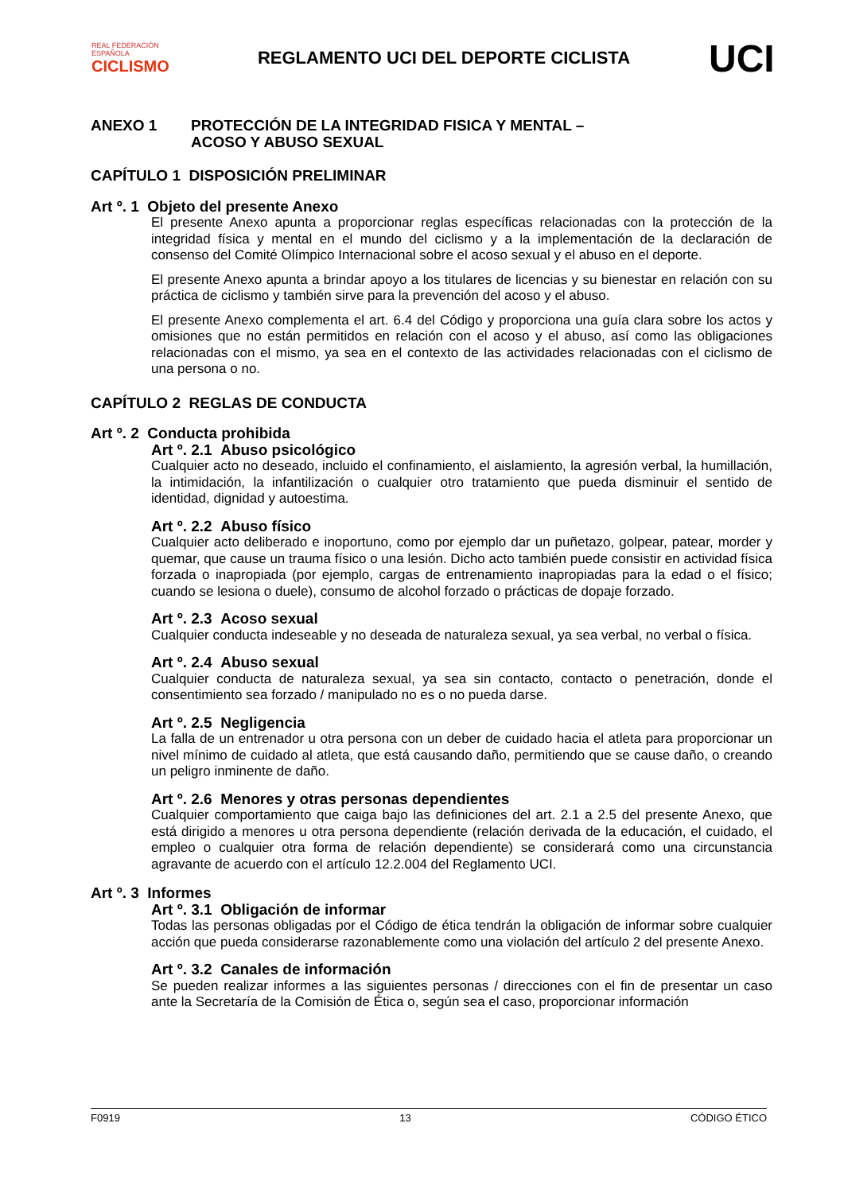REAL FEDERACIÓN ESPAÑOLA
CICLISMO
REGLAMENTO UCI DEL DEPORTE CICLISTA
UCI
ANEXO 1 PROTECCIÓN DE LA INTEGRIDAD FISICA Y MENTAL –
ACOSO Y ABUSO SEXUAL
CAPÍTULO 1 DISPOSICIÓN PRELIMINAR
Art º. 1 Objeto del presente Anexo
El presente Anexo apunta a proporcionar reglas específicas relacionadas con la protección de la integridad física y mental en el mundo del ciclismo y a la implementación de la declaración de consenso del Comité Olímpico Internacional sobre el acoso sexual y el abuso en el deporte.
El presente Anexo apunta a brindar apoyo a los titulares de licencias y su bienestar en relación con su práctica de ciclismo y también sirve para la prevención del acoso y el abuso.
El presente Anexo complementa el art. 6.4 del Código y proporciona una guía clara sobre los actos y omisiones que no están permitidos en relación con el acoso y el abuso, así como las obligaciones relacionadas con el mismo, ya sea en el contexto de las actividades relacionadas con el ciclismo de una persona o no.
CAPÍTULO 2 REGLAS DE CONDUCTA
Art º. 2 Conducta prohibida
Art º. 2.1 Abuso psicológico
Cualquier acto no deseado, incluido el confinamiento, el aislamiento, la agresión verbal, la humillación, la intimidación, la infantilización o cualquier otro tratamiento que pueda disminuir el sentido de identidad, dignidad y autoestima.
Art º. 2.2 Abuso físico
Cualquier acto deliberado e inoportuno, como por ejemplo dar un puñetazo, golpear, patear, morder y quemar, que cause un trauma físico o una lesión. Dicho acto también puede consistir en actividad física forzada o inapropiada (por ejemplo, cargas de entrenamiento inapropiadas para la edad o el físico; cuando se lesiona o duele), consumo de alcohol forzado o prácticas de dopaje forzado.
Art º. 2.3 Acoso sexual
Cualquier conducta indeseable y no deseada de naturaleza sexual, ya sea verbal, no verbal o física.
Art º. 2.4 Abuso sexual
Cualquier conducta de naturaleza sexual, ya sea sin contacto, contacto o penetración, donde el consentimiento sea forzado / manipulado no es o no pueda darse.
Art º. 2.5 Negligencia
La falla de un entrenador u otra persona con un deber de cuidado hacia el atleta para proporcionar un nivel mínimo de cuidado al atleta, que está causando daño, permitiendo que se cause daño, o creando un peligro inminente de daño.
Art º. 2.6 Menores y otras personas dependientes
Cualquier comportamiento que caiga bajo las definiciones del art. 2.1 a 2.5 del presente Anexo, que está dirigido a menores u otra persona dependiente (relación derivada de la educación, el cuidado, el empleo o cualquier otra forma de relación dependiente) se considerará como una circunstancia agravante de acuerdo con el artículo 12.2.004 del Reglamento UCI.
Art º. 3 Informes
Art º. 3.1 Obligación de informar
Todas las personas obligadas por el Código de ética tendrán la obligación de informar sobre cualquier acción que pueda considerarse razonablemente como una violación del artículo 2 del presente Anexo.
Art º. 3.2 Canales de información
Se pueden realizar informes a las siguientes personas / direcciones con el fin de presentar un caso ante la Secretaría de la Comisión de Ética o, según sea el caso, proporcionar información
F0919 13 CÓDIGO ÉTICO